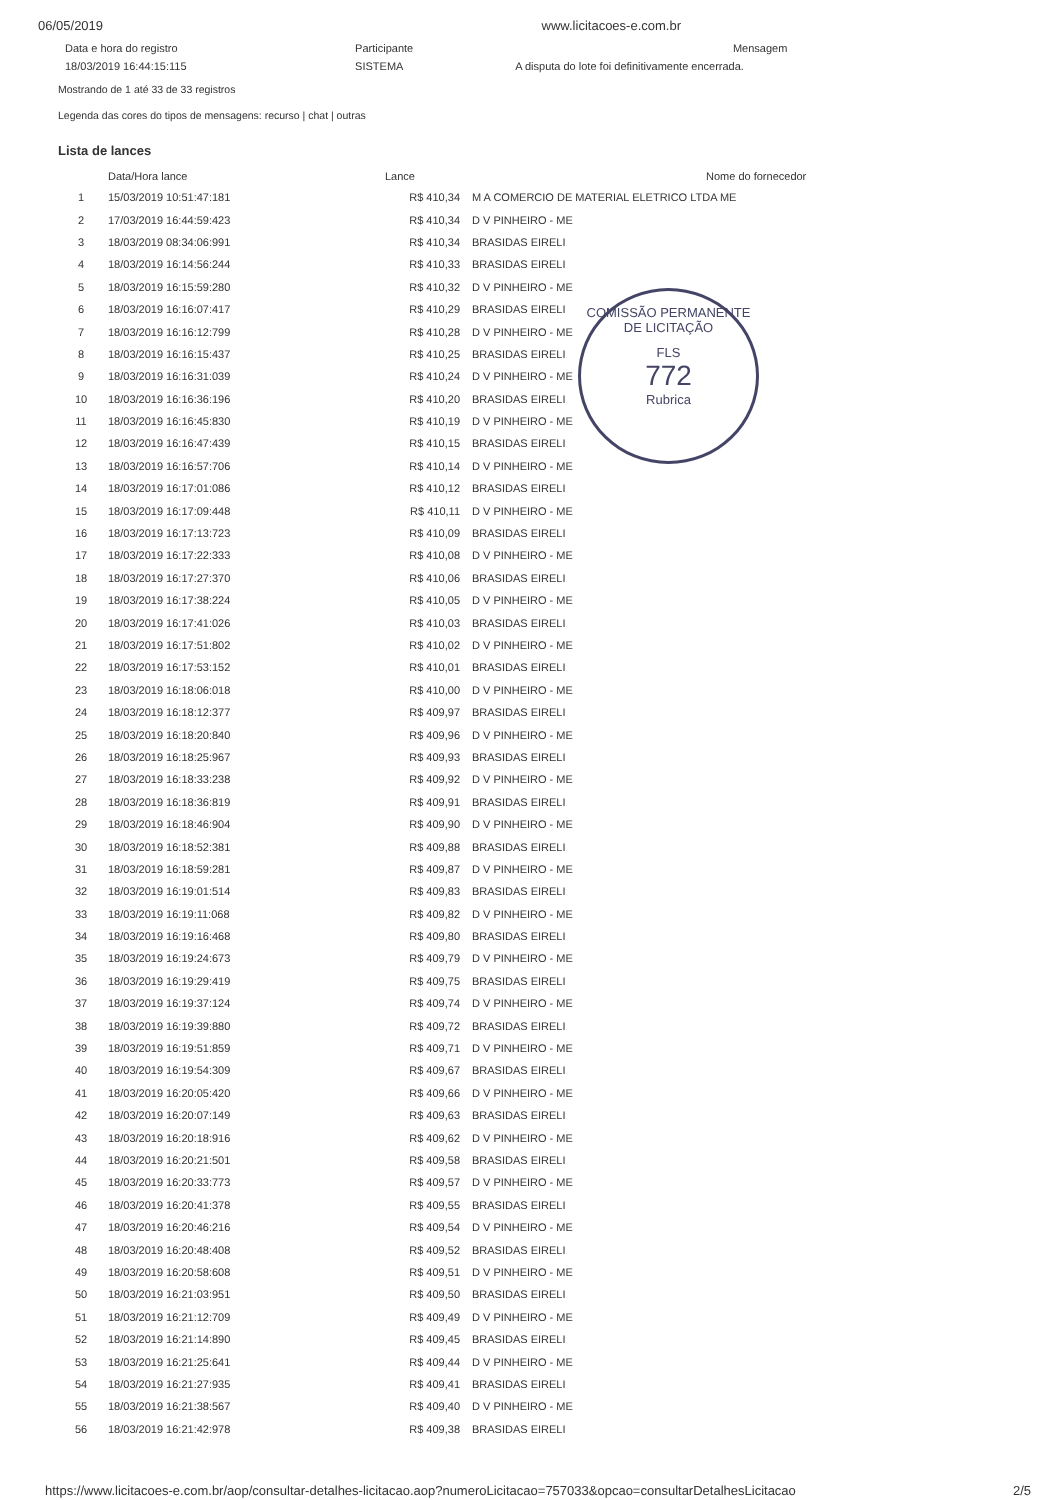06/05/2019 www.licitacoes-e.com.br
| Data e hora do registro | Participante | Mensagem |
| 18/03/2019 16:44:15:115 | SISTEMA | A disputa do lote foi definitivamente encerrada. |
Mostrando de 1 até 33 de 33 registros
Legenda das cores do tipos de mensagens: recurso | chat | outras
Lista de lances
| | Data/Hora lance | Lance | Nome do fornecedor |
| --- | --- | --- | --- |
| 1 | 15/03/2019 10:51:47:181 | R$ 410,34 | M A COMERCIO DE MATERIAL ELETRICO LTDA ME |
| 2 | 17/03/2019 16:44:59:423 | R$ 410,34 | D V PINHEIRO - ME |
| 3 | 18/03/2019 08:34:06:991 | R$ 410,34 | BRASIDAS EIRELI |
| 4 | 18/03/2019 16:14:56:244 | R$ 410,33 | BRASIDAS EIRELI |
| 5 | 18/03/2019 16:15:59:280 | R$ 410,32 | D V PINHEIRO - ME |
| 6 | 18/03/2019 16:16:07:417 | R$ 410,29 | BRASIDAS EIRELI |
| 7 | 18/03/2019 16:16:12:799 | R$ 410,28 | D V PINHEIRO - ME |
| 8 | 18/03/2019 16:16:15:437 | R$ 410,25 | BRASIDAS EIRELI |
| 9 | 18/03/2019 16:16:31:039 | R$ 410,24 | D V PINHEIRO - ME |
| 10 | 18/03/2019 16:16:36:196 | R$ 410,20 | BRASIDAS EIRELI |
| 11 | 18/03/2019 16:16:45:830 | R$ 410,19 | D V PINHEIRO - ME |
| 12 | 18/03/2019 16:16:47:439 | R$ 410,15 | BRASIDAS EIRELI |
| 13 | 18/03/2019 16:16:57:706 | R$ 410,14 | D V PINHEIRO - ME |
| 14 | 18/03/2019 16:17:01:086 | R$ 410,12 | BRASIDAS EIRELI |
| 15 | 18/03/2019 16:17:09:448 | R$ 410,11 | D V PINHEIRO - ME |
| 16 | 18/03/2019 16:17:13:723 | R$ 410,09 | BRASIDAS EIRELI |
| 17 | 18/03/2019 16:17:22:333 | R$ 410,08 | D V PINHEIRO - ME |
| 18 | 18/03/2019 16:17:27:370 | R$ 410,06 | BRASIDAS EIRELI |
| 19 | 18/03/2019 16:17:38:224 | R$ 410,05 | D V PINHEIRO - ME |
| 20 | 18/03/2019 16:17:41:026 | R$ 410,03 | BRASIDAS EIRELI |
| 21 | 18/03/2019 16:17:51:802 | R$ 410,02 | D V PINHEIRO - ME |
| 22 | 18/03/2019 16:17:53:152 | R$ 410,01 | BRASIDAS EIRELI |
| 23 | 18/03/2019 16:18:06:018 | R$ 410,00 | D V PINHEIRO - ME |
| 24 | 18/03/2019 16:18:12:377 | R$ 409,97 | BRASIDAS EIRELI |
| 25 | 18/03/2019 16:18:20:840 | R$ 409,96 | D V PINHEIRO - ME |
| 26 | 18/03/2019 16:18:25:967 | R$ 409,93 | BRASIDAS EIRELI |
| 27 | 18/03/2019 16:18:33:238 | R$ 409,92 | D V PINHEIRO - ME |
| 28 | 18/03/2019 16:18:36:819 | R$ 409,91 | BRASIDAS EIRELI |
| 29 | 18/03/2019 16:18:46:904 | R$ 409,90 | D V PINHEIRO - ME |
| 30 | 18/03/2019 16:18:52:381 | R$ 409,88 | BRASIDAS EIRELI |
| 31 | 18/03/2019 16:18:59:281 | R$ 409,87 | D V PINHEIRO - ME |
| 32 | 18/03/2019 16:19:01:514 | R$ 409,83 | BRASIDAS EIRELI |
| 33 | 18/03/2019 16:19:11:068 | R$ 409,82 | D V PINHEIRO - ME |
| 34 | 18/03/2019 16:19:16:468 | R$ 409,80 | BRASIDAS EIRELI |
| 35 | 18/03/2019 16:19:24:673 | R$ 409,79 | D V PINHEIRO - ME |
| 36 | 18/03/2019 16:19:29:419 | R$ 409,75 | BRASIDAS EIRELI |
| 37 | 18/03/2019 16:19:37:124 | R$ 409,74 | D V PINHEIRO - ME |
| 38 | 18/03/2019 16:19:39:880 | R$ 409,72 | BRASIDAS EIRELI |
| 39 | 18/03/2019 16:19:51:859 | R$ 409,71 | D V PINHEIRO - ME |
| 40 | 18/03/2019 16:19:54:309 | R$ 409,67 | BRASIDAS EIRELI |
| 41 | 18/03/2019 16:20:05:420 | R$ 409,66 | D V PINHEIRO - ME |
| 42 | 18/03/2019 16:20:07:149 | R$ 409,63 | BRASIDAS EIRELI |
| 43 | 18/03/2019 16:20:18:916 | R$ 409,62 | D V PINHEIRO - ME |
| 44 | 18/03/2019 16:20:21:501 | R$ 409,58 | BRASIDAS EIRELI |
| 45 | 18/03/2019 16:20:33:773 | R$ 409,57 | D V PINHEIRO - ME |
| 46 | 18/03/2019 16:20:41:378 | R$ 409,55 | BRASIDAS EIRELI |
| 47 | 18/03/2019 16:20:46:216 | R$ 409,54 | D V PINHEIRO - ME |
| 48 | 18/03/2019 16:20:48:408 | R$ 409,52 | BRASIDAS EIRELI |
| 49 | 18/03/2019 16:20:58:608 | R$ 409,51 | D V PINHEIRO - ME |
| 50 | 18/03/2019 16:21:03:951 | R$ 409,50 | BRASIDAS EIRELI |
| 51 | 18/03/2019 16:21:12:709 | R$ 409,49 | D V PINHEIRO - ME |
| 52 | 18/03/2019 16:21:14:890 | R$ 409,45 | BRASIDAS EIRELI |
| 53 | 18/03/2019 16:21:25:641 | R$ 409,44 | D V PINHEIRO - ME |
| 54 | 18/03/2019 16:21:27:935 | R$ 409,41 | BRASIDAS EIRELI |
| 55 | 18/03/2019 16:21:38:567 | R$ 409,40 | D V PINHEIRO - ME |
| 56 | 18/03/2019 16:21:42:978 | R$ 409,38 | BRASIDAS EIRELI |
COMISSÃO PERMANENTE DE LICITAÇÃO
FLS
772
Rubrica
https://www.licitacoes-e.com.br/aop/consultar-detalhes-licitacao.aop?numeroLicitacao=757033&opcao=consultarDetalhesLicitacao 2/5